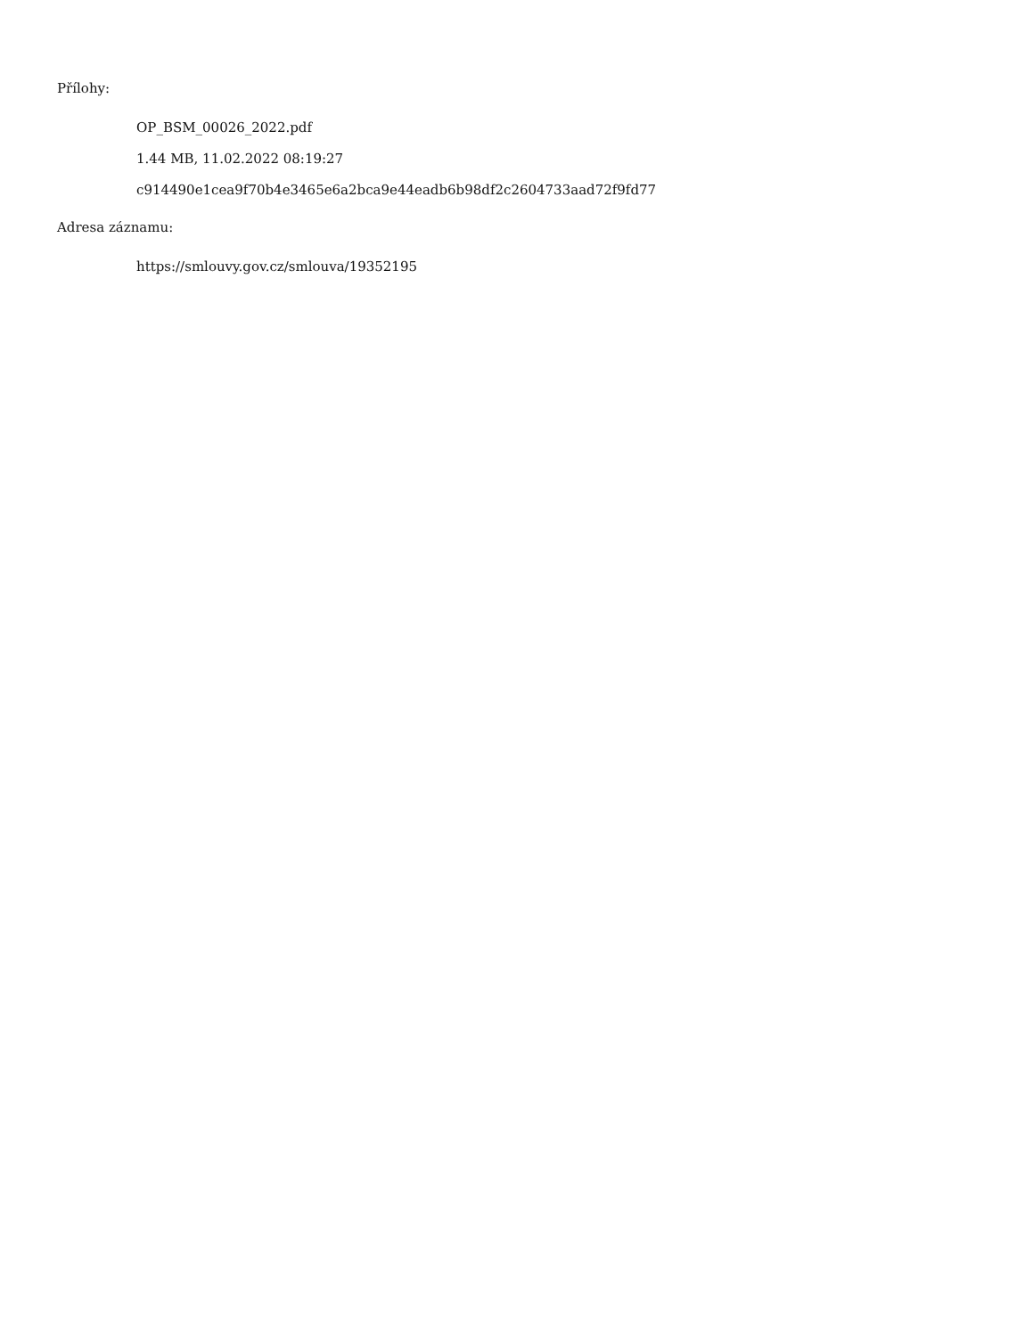Přílohy:
OP_BSM_00026_2022.pdf
1.44 MB, 11.02.2022 08:19:27
c914490e1cea9f70b4e3465e6a2bca9e44eadb6b98df2c2604733aad72f9fd77
Adresa záznamu:
https://smlouvy.gov.cz/smlouva/19352195